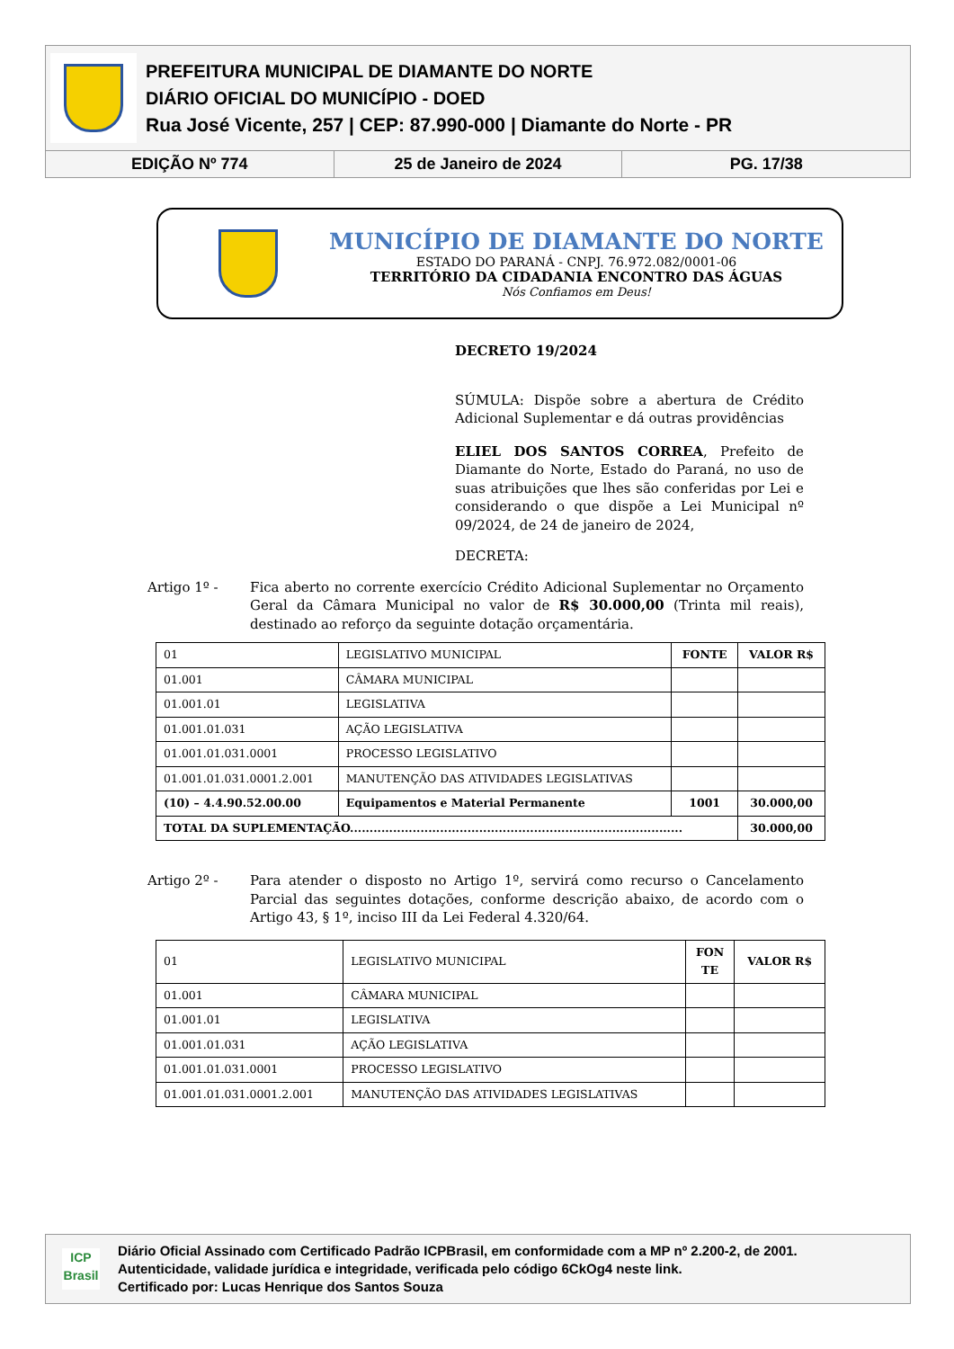PREFEITURA MUNICIPAL DE DIAMANTE DO NORTE
DIÁRIO OFICIAL DO MUNICÍPIO - DOED
Rua José Vicente, 257 | CEP: 87.990-000 | Diamante do Norte - PR
EDIÇÃO Nº 774 25 de Janeiro de 2024 PG. 17/38
MUNICÍPIO DE DIAMANTE DO NORTE
ESTADO DO PARANÁ - CNPJ. 76.972.082/0001-06
TERRITÓRIO DA CIDADANIA ENCONTRO DAS ÁGUAS
Nós Confiamos em Deus!
DECRETO 19/2024
SÚMULA: Dispõe sobre a abertura de Crédito Adicional Suplementar e dá outras providências
ELIEL DOS SANTOS CORREA, Prefeito de Diamante do Norte, Estado do Paraná, no uso de suas atribuições que lhes são conferidas por Lei e considerando o que dispõe a Lei Municipal nº 09/2024, de 24 de janeiro de 2024,
DECRETA:
Artigo 1º - Fica aberto no corrente exercício Crédito Adicional Suplementar no Orçamento Geral da Câmara Municipal no valor de R$ 30.000,00 (Trinta mil reais), destinado ao reforço da seguinte dotação orçamentária.
| 01 | LEGISLATIVO MUNICIPAL | FONTE | VALOR R$ |
| 01.001 | CÂMARA MUNICIPAL | | |
| 01.001.01 | LEGISLATIVA | | |
| 01.001.01.031 | AÇÃO LEGISLATIVA | | |
| 01.001.01.031.0001 | PROCESSO LEGISLATIVO | | |
| 01.001.01.031.0001.2.001 | MANUTENÇÃO DAS ATIVIDADES LEGISLATIVAS | | |
| (10) – 4.4.90.52.00.00 | Equipamentos e Material Permanente | 1001 | 30.000,00 |
| TOTAL DA SUPLEMENTAÇÃO..................................................................................... | | | 30.000,00 |
Artigo 2º - Para atender o disposto no Artigo 1º, servirá como recurso o Cancelamento Parcial das seguintes dotações, conforme descrição abaixo, de acordo com o Artigo 43, § 1º, inciso III da Lei Federal 4.320/64.
| 01 | LEGISLATIVO MUNICIPAL | FON TE | VALOR R$ |
| 01.001 | CÂMARA MUNICIPAL | | |
| 01.001.01 | LEGISLATIVA | | |
| 01.001.01.031 | AÇÃO LEGISLATIVA | | |
| 01.001.01.031.0001 | PROCESSO LEGISLATIVO | | |
| 01.001.01.031.0001.2.001 | MANUTENÇÃO DAS ATIVIDADES LEGISLATIVAS | | |
ICP
Brasil
Diário Oficial Assinado com Certificado Padrão ICPBrasil, em conformidade com a MP nº 2.200-2, de 2001.
Autenticidade, validade jurídica e integridade, verificada pelo código 6CkOg4 neste link.
Certificado por: Lucas Henrique dos Santos Souza